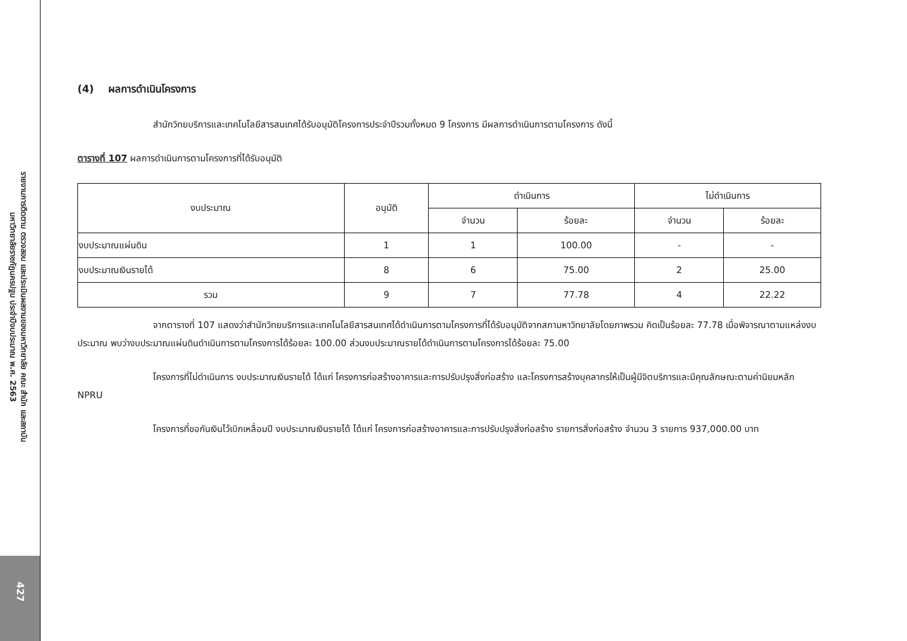รายงานการติดตาม ตรวจสอบ และประเมินผลงานของมหาวิทยาลัย คณะ สำนัก และสถาบัน
มหาวิทยาลัยราชภัฏนครปฐม ประจำปีงบประมาณ พ.ศ. 2563
427
(4) ผลการดำเนินโครงการ
สำนักวิทยบริการและเทคโนโลยีสารสนเทศได้รับอนุมัติโครงการประจำปีรวมทั้งหมด 9 โครงการ มีผลการดำเนินการตามโครงการ ดังนี้
ตารางที่ 107 ผลการดำเนินการตามโครงการที่ได้รับอนุมัติ
| งบประมาณ | อนุมัติ | ดำเนินการ | | ไม่ดำเนินการ | |
| --- | --- | --- | --- | --- | --- |
| | | จำนวน | ร้อยละ | จำนวน | ร้อยละ |
| งบประมาณแผ่นดิน | 1 | 1 | 100.00 | - | - |
| งบประมาณเงินรายได้ | 8 | 6 | 75.00 | 2 | 25.00 |
| รวม | 9 | 7 | 77.78 | 4 | 22.22 |
จากตารางที่ 107 แสดงว่าสำนักวิทยบริการและเทคโนโลยีสารสนเทศได้ดำเนินการตามโครงการที่ได้รับอนุมัติจากสภามหาวิทยาลัยโดยภาพรวม คิดเป็นร้อยละ 77.78 เมื่อพิจารณาตามแหล่งงบประมาณ พบว่างบประมาณแผ่นดินดำเนินการตามโครงการได้ร้อยละ 100.00 ส่วนงบประมาณรายได้ดำเนินการตามโครงการได้ร้อยละ 75.00
โครงการที่ไม่ดำเนินการ งบประมาณเงินรายได้ ได้แก่ โครงการก่อสร้างอาคารและการปรับปรุงสิ่งก่อสร้าง และโครงการสร้างบุคลากรให้เป็นผู้มีจิตบริการและมีคุณลักษณะตามค่านิยมหลัก NPRU
โครงการที่ขอกันเงินไว้เบิกเหลื่อมปี งบประมาณเงินรายได้ ได้แก่ โครงการก่อสร้างอาคารและการปรับปรุงสิ่งก่อสร้าง รายการสิ่งก่อสร้าง จำนวน 3 รายการ 937,000.00 บาท